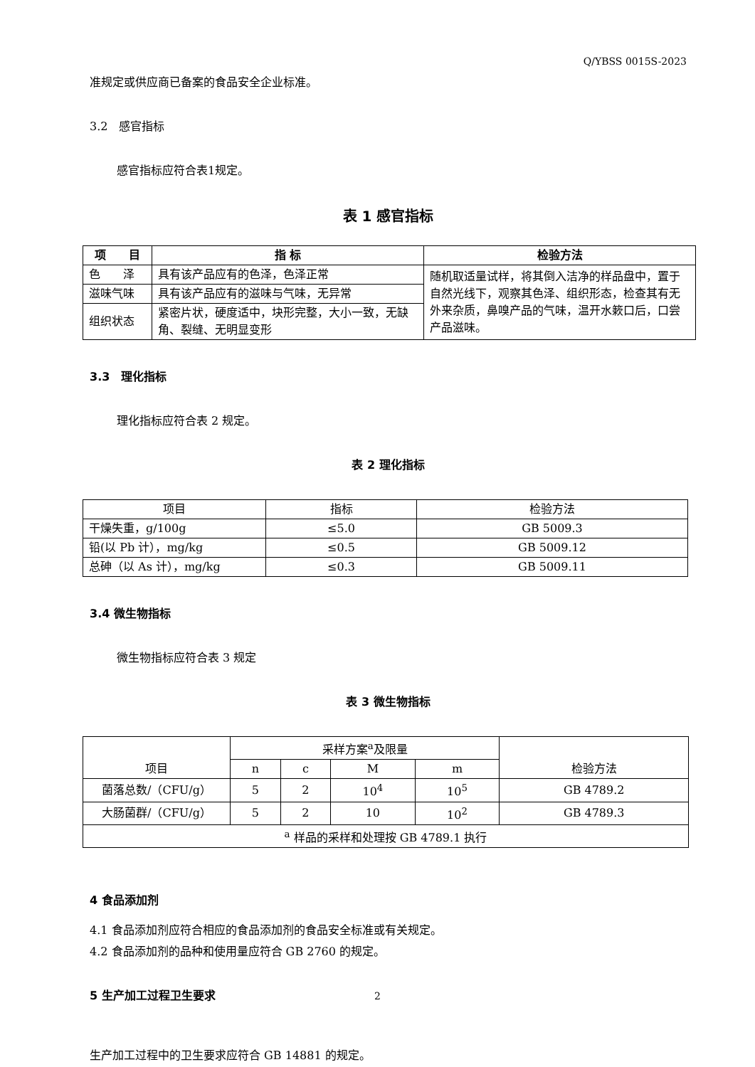Q/YBSS 0015S-2023
准规定或供应商已备案的食品安全企业标准。
3.2　感官指标
感官指标应符合表1规定。
表 1 感官指标
| 项 目 | 指 标 | 检验方法 |
| --- | --- | --- |
| 色 泽 | 具有该产品应有的色泽，色泽正常 | 随机取适量试样，将其倒入洁净的样品盘中，置于自然光线下，观察其色泽、组织形态，检查其有无外来杂质，鼻嗅产品的气味，温开水簌口后，口尝产品滋味。 |
| 滋味气味 | 具有该产品应有的滋味与气味，无异常 | |
| 组织状态 | 紧密片状，硬度适中，块形完整，大小一致，无缺角、裂缝、无明显变形 | |
3.3　理化指标
理化指标应符合表 2 规定。
表 2 理化指标
| 项目 | 指标 | 检验方法 |
| 干燥失重，g/100g | ≤5.0 | GB 5009.3 |
| 铅(以 Pb 计），mg/kg | ≤0.5 | GB 5009.12 |
| 总砷（以 As 计），mg/kg | ≤0.3 | GB 5009.11 |
3.4 微生物指标
微生物指标应符合表 3 规定
表 3 微生物指标
| 项目 | 采样方案<sup>a</sup>及限量 | | | | 检验方法 |
| | n | c | M | m | |
| 菌落总数/（CFU/g） | 5 | 2 | 10<sup>4</sup> | 10<sup>5</sup> | GB 4789.2 |
| 大肠菌群/（CFU/g） | 5 | 2 | 10 | 10<sup>2</sup> | GB 4789.3 |
| <sup>a</sup> 样品的采样和处理按 GB 4789.1 执行 | | | | | |
4 食品添加剂
4.1 食品添加剂应符合相应的食品添加剂的食品安全标准或有关规定。
4.2 食品添加剂的品种和使用量应符合 GB 2760 的规定。
5 生产加工过程卫生要求
生产加工过程中的卫生要求应符合 GB 14881 的规定。
2